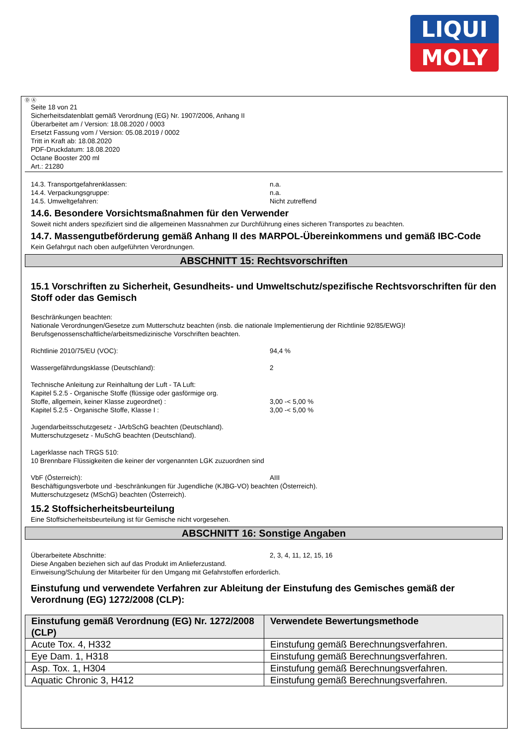LIQUI
MOLY
Ⓓ Ⓐ
Seite 18 von 21
Sicherheitsdatenblatt gemäß Verordnung (EG) Nr. 1907/2006, Anhang II
Überarbeitet am / Version: 18.08.2020 / 0003
Ersetzt Fassung vom / Version: 05.08.2019 / 0002
Tritt in Kraft ab: 18.08.2020
PDF-Druckdatum: 18.08.2020
Octane Booster 200 ml
Art.: 21280
14.3. Transportgefahrenklassen: n.a.
14.4. Verpackungsgruppe: n.a.
14.5. Umweltgefahren: Nicht zutreffend
14.6. Besondere Vorsichtsmaßnahmen für den Verwender
Soweit nicht anders spezifiziert sind die allgemeinen Massnahmen zur Durchführung eines sicheren Transportes zu beachten.
14.7. Massengutbeförderung gemäß Anhang II des MARPOL-Übereinkommens und gemäß IBC-Code
Kein Gefahrgut nach oben aufgeführten Verordnungen.
ABSCHNITT 15: Rechtsvorschriften
15.1 Vorschriften zu Sicherheit, Gesundheits- und Umweltschutz/spezifische Rechtsvorschriften für den Stoff oder das Gemisch
Beschränkungen beachten:
Nationale Verordnungen/Gesetze zum Mutterschutz beachten (insb. die nationale Implementierung der Richtlinie 92/85/EWG)!
Berufsgenossenschaftliche/arbeitsmedizinische Vorschriften beachten.
Richtlinie 2010/75/EU (VOC): 94,4 %
Wassergefährdungsklasse (Deutschland): 2
Technische Anleitung zur Reinhaltung der Luft - TA Luft:
Kapitel 5.2.5 - Organische Stoffe (flüssige oder gasförmige org.
Stoffe, allgemein, keiner Klasse zugeordnet) : 3,00 -< 5,00 %
Kapitel 5.2.5 - Organische Stoffe, Klasse I : 3,00 -< 5,00 %
Jugendarbeitsschutzgesetz - JArbSchG beachten (Deutschland).
Mutterschutzgesetz - MuSchG beachten (Deutschland).
Lagerklasse nach TRGS 510:
10 Brennbare Flüssigkeiten die keiner der vorgenannten LGK zuzuordnen sind
VbF (Österreich): AIII
Beschäftigungsverbote und -beschränkungen für Jugendliche (KJBG-VO) beachten (Österreich).
Mutterschutzgesetz (MSchG) beachten (Österreich).
15.2 Stoffsicherheitsbeurteilung
Eine Stoffsicherheitsbeurteilung ist für Gemische nicht vorgesehen.
ABSCHNITT 16: Sonstige Angaben
Überarbeitete Abschnitte: 2, 3, 4, 11, 12, 15, 16
Diese Angaben beziehen sich auf das Produkt im Anlieferzustand.
Einweisung/Schulung der Mitarbeiter für den Umgang mit Gefahrstoffen erforderlich.
Einstufung und verwendete Verfahren zur Ableitung der Einstufung des Gemisches gemäß der Verordnung (EG) 1272/2008 (CLP):
| Einstufung gemäß Verordnung (EG) Nr. 1272/2008 (CLP) | Verwendete Bewertungsmethode |
| --- | --- |
| Acute Tox. 4, H332 | Einstufung gemäß Berechnungsverfahren. |
| Eye Dam. 1, H318 | Einstufung gemäß Berechnungsverfahren. |
| Asp. Tox. 1, H304 | Einstufung gemäß Berechnungsverfahren. |
| Aquatic Chronic 3, H412 | Einstufung gemäß Berechnungsverfahren. |